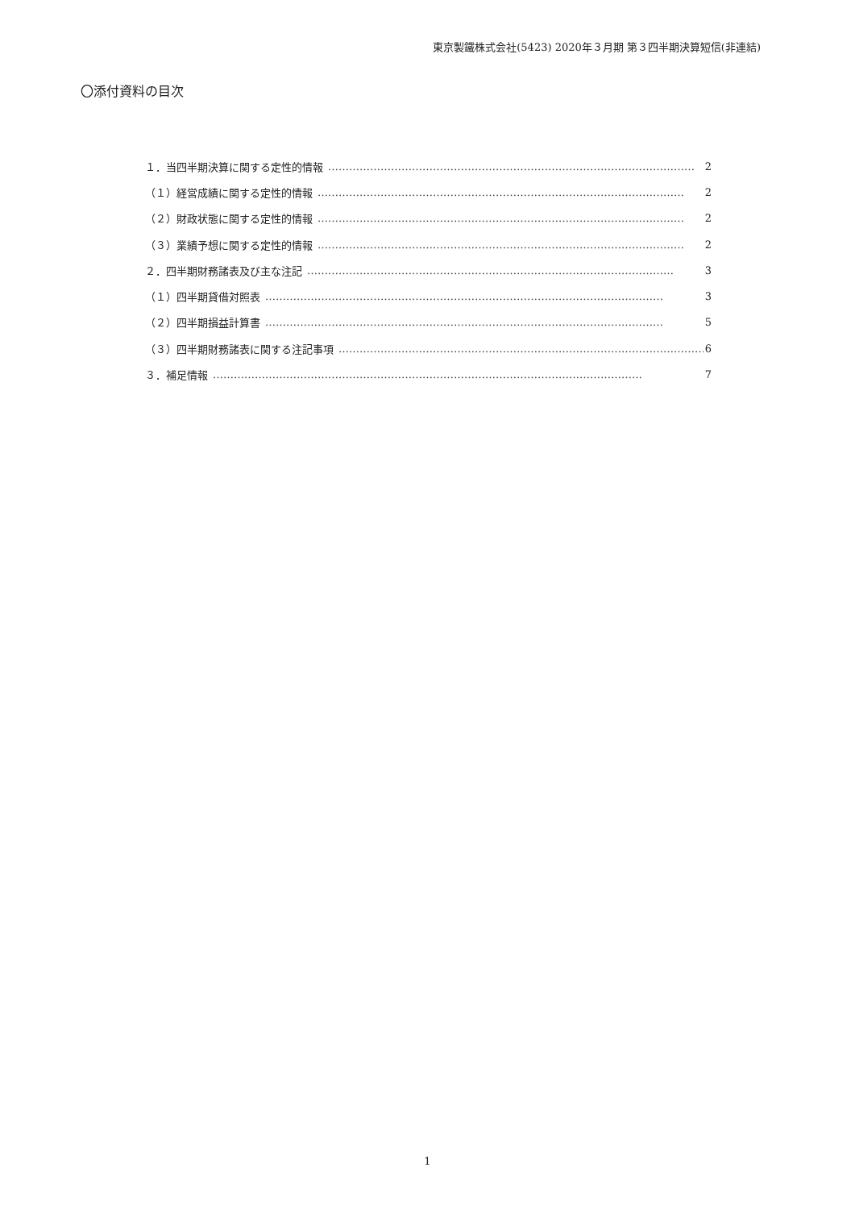東京製鐵株式会社(5423) 2020年３月期 第３四半期決算短信(非連結)
〇添付資料の目次
１．当四半期決算に関する定性的情報 …………………………………………………………………………………………… 2
（１）経営成績に関する定性的情報 …………………………………………………………………………………………… 2
（２）財政状態に関する定性的情報 …………………………………………………………………………………………… 2
（３）業績予想に関する定性的情報 …………………………………………………………………………………………… 2
２．四半期財務諸表及び主な注記 …………………………………………………………………………………………… 3
（１）四半期貸借対照表 …………………………………………………………………………………………………… 3
（２）四半期損益計算書 …………………………………………………………………………………………………… 5
（３）四半期財務諸表に関する注記事項 …………………………………………………………………………………………… 6
３．補足情報 …………………………………………………………………………………………………………… 7
1